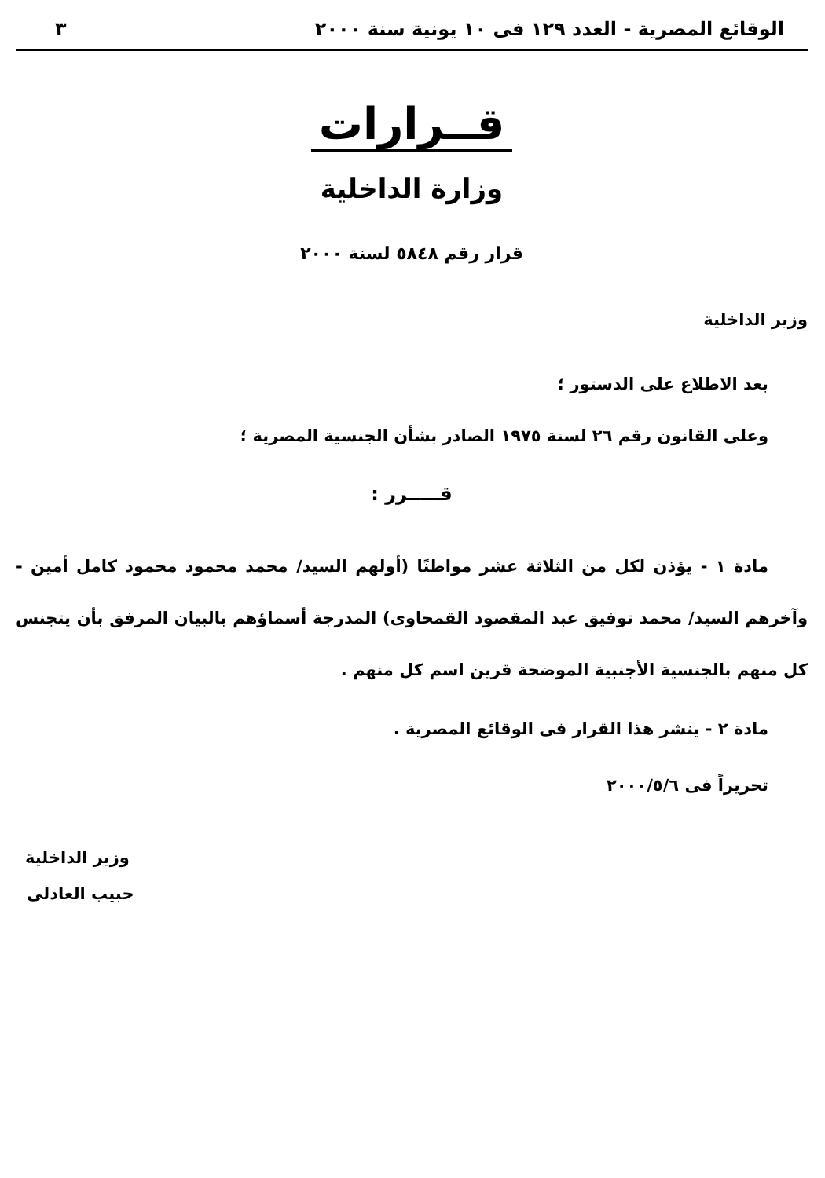الوقائع المصرية - العدد ١٢٩ فى ١٠ يونية سنة ٢٠٠٠ ٣
قــرارات
وزارة الداخلية
قرار رقم ٥٨٤٨ لسنة ٢٠٠٠
وزير الداخلية
بعد الاطلاع على الدستور ؛
وعلى القانون رقم ٢٦ لسنة ١٩٧٥ الصادر بشأن الجنسية المصرية ؛
قـــــرر :
مادة ١ - يؤذن لكل من الثلاثة عشر مواطنًا (أولهم السيد/ محمد محمود محمود كامل أمين - وآخرهم السيد/ محمد توفيق عبد المقصود القمحاوى) المدرجة أسماؤهم بالبيان المرفق بأن يتجنس كل منهم بالجنسية الأجنبية الموضحة قرين اسم كل منهم .
مادة ٢ - ينشر هذا القرار فى الوقائع المصرية .
تحريراً فى ٢٠٠٠/٥/٦
وزير الداخلية
حبيب العادلى